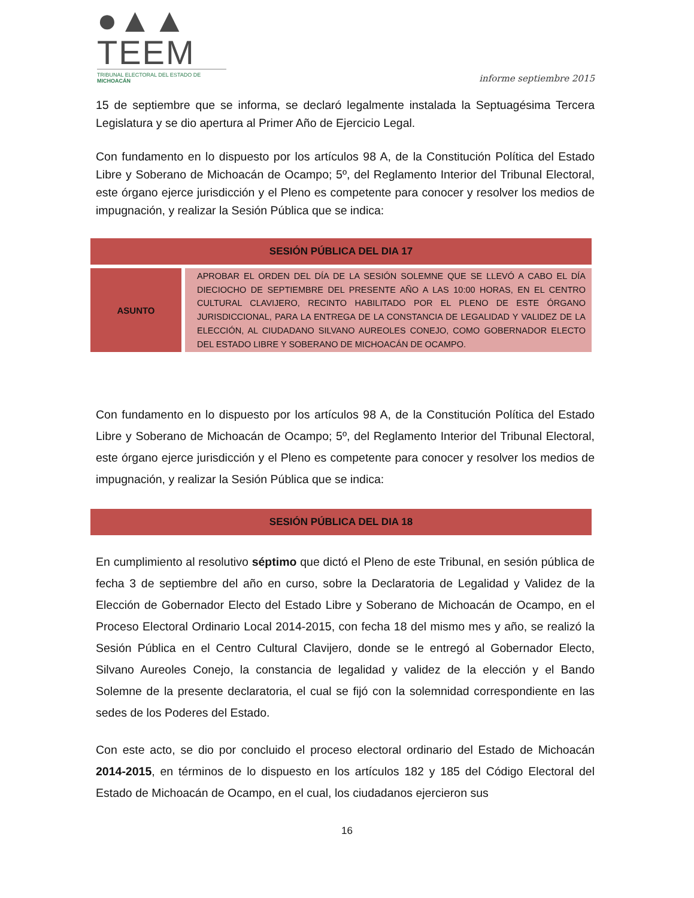●▲▲ TEEM
TRIBUNAL ELECTORAL DEL ESTADO DE MICHOACÁN
informe septiembre 2015
15 de septiembre que se informa, se declaró legalmente instalada la Septuagésima Tercera Legislatura y se dio apertura al Primer Año de Ejercicio Legal.
Con fundamento en lo dispuesto por los artículos 98 A, de la Constitución Política del Estado Libre y Soberano de Michoacán de Ocampo; 5º, del Reglamento Interior del Tribunal Electoral, este órgano ejerce jurisdicción y el Pleno es competente para conocer y resolver los medios de impugnación, y realizar la Sesión Pública que se indica:
| SESIÓN PÚBLICA DEL DIA 17 | |
| --- | --- |
| ASUNTO | APROBAR EL ORDEN DEL DÍA DE LA SESIÓN SOLEMNE QUE SE LLEVÓ A CABO EL DÍA DIECIOCHO DE SEPTIEMBRE DEL PRESENTE AÑO A LAS 10:00 HORAS, EN EL CENTRO CULTURAL CLAVIJERO, RECINTO HABILITADO POR EL PLENO DE ESTE ÓRGANO JURISDICCIONAL, PARA LA ENTREGA DE LA CONSTANCIA DE LEGALIDAD Y VALIDEZ DE LA ELECCIÓN, AL CIUDADANO SILVANO AUREOLES CONEJO, COMO GOBERNADOR ELECTO DEL ESTADO LIBRE Y SOBERANO DE MICHOACÁN DE OCAMPO. |
Con fundamento en lo dispuesto por los artículos 98 A, de la Constitución Política del Estado Libre y Soberano de Michoacán de Ocampo; 5º, del Reglamento Interior del Tribunal Electoral, este órgano ejerce jurisdicción y el Pleno es competente para conocer y resolver los medios de impugnación, y realizar la Sesión Pública que se indica:
| SESIÓN PÚBLICA DEL DIA 18 |
| --- |
En cumplimiento al resolutivo séptimo que dictó el Pleno de este Tribunal, en sesión pública de fecha 3 de septiembre del año en curso, sobre la Declaratoria de Legalidad y Validez de la Elección de Gobernador Electo del Estado Libre y Soberano de Michoacán de Ocampo, en el Proceso Electoral Ordinario Local 2014-2015, con fecha 18 del mismo mes y año, se realizó la Sesión Pública en el Centro Cultural Clavijero, donde se le entregó al Gobernador Electo, Silvano Aureoles Conejo, la constancia de legalidad y validez de la elección y el Bando Solemne de la presente declaratoria, el cual se fijó con la solemnidad correspondiente en las sedes de los Poderes del Estado.
Con este acto, se dio por concluido el proceso electoral ordinario del Estado de Michoacán 2014-2015, en términos de lo dispuesto en los artículos 182 y 185 del Código Electoral del Estado de Michoacán de Ocampo, en el cual, los ciudadanos ejercieron sus
16